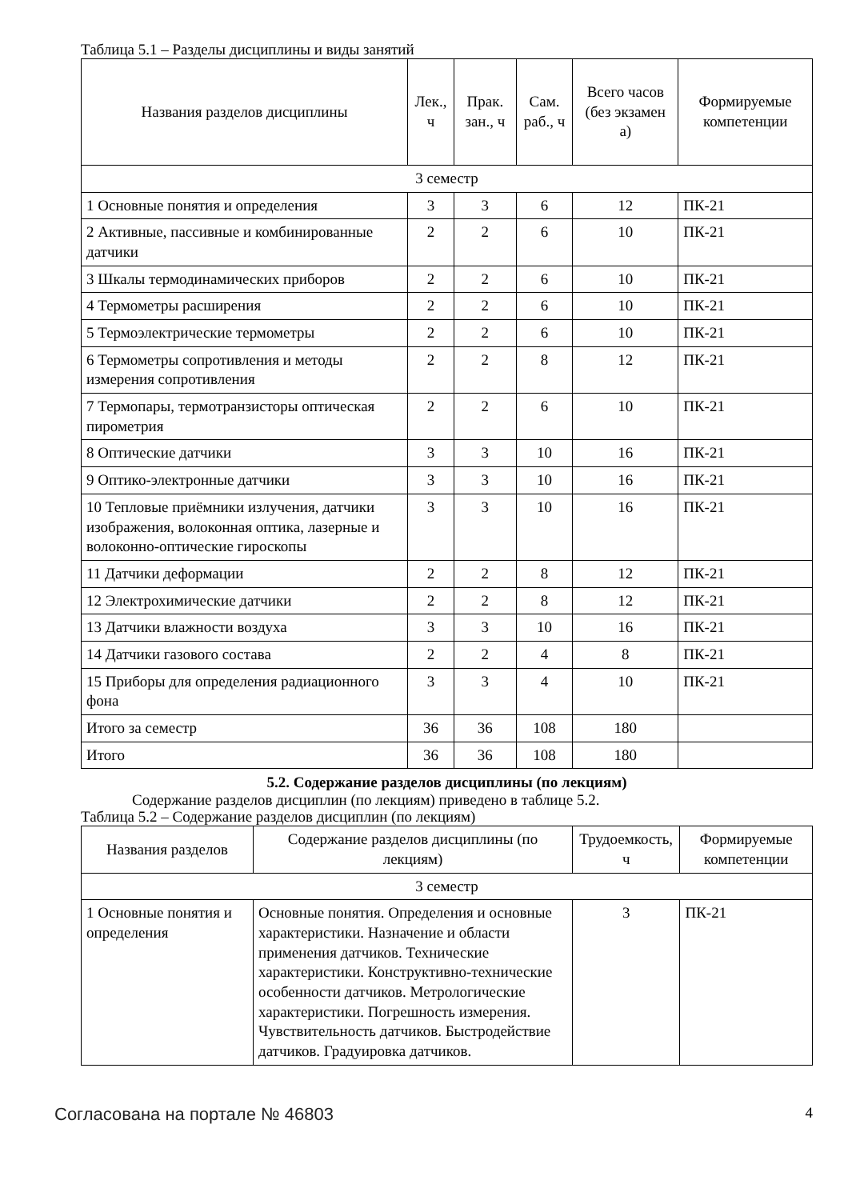Таблица 5.1 – Разделы дисциплины и виды занятий
| Названия разделов дисциплины | Лек., ч | Прак. зан., ч | Сам. раб., ч | Всего часов (без экзамен а) | Формируемые компетенции |
| --- | --- | --- | --- | --- | --- |
| 3 семестр | | | | | |
| 1 Основные понятия и определения | 3 | 3 | 6 | 12 | ПК-21 |
| 2 Активные, пассивные и комбинированные датчики | 2 | 2 | 6 | 10 | ПК-21 |
| 3 Шкалы термодинамических приборов | 2 | 2 | 6 | 10 | ПК-21 |
| 4 Термометры расширения | 2 | 2 | 6 | 10 | ПК-21 |
| 5 Термоэлектрические термометры | 2 | 2 | 6 | 10 | ПК-21 |
| 6 Термометры сопротивления и методы измерения сопротивления | 2 | 2 | 8 | 12 | ПК-21 |
| 7 Термопары, термотранзисторы оптическая пирометрия | 2 | 2 | 6 | 10 | ПК-21 |
| 8 Оптические датчики | 3 | 3 | 10 | 16 | ПК-21 |
| 9 Оптико-электронные датчики | 3 | 3 | 10 | 16 | ПК-21 |
| 10 Тепловые приёмники излучения, датчики изображения, волоконная оптика, лазерные и волоконно-оптические гироскопы | 3 | 3 | 10 | 16 | ПК-21 |
| 11 Датчики деформации | 2 | 2 | 8 | 12 | ПК-21 |
| 12 Электрохимические датчики | 2 | 2 | 8 | 12 | ПК-21 |
| 13 Датчики влажности воздуха | 3 | 3 | 10 | 16 | ПК-21 |
| 14 Датчики газового состава | 2 | 2 | 4 | 8 | ПК-21 |
| 15 Приборы для определения радиационного фона | 3 | 3 | 4 | 10 | ПК-21 |
| Итого за семестр | 36 | 36 | 108 | 180 | |
| Итого | 36 | 36 | 108 | 180 | |
5.2. Содержание разделов дисциплины (по лекциям)
Содержание разделов дисциплин (по лекциям) приведено в таблице 5.2.
Таблица 5.2 – Содержание разделов дисциплин (по лекциям)
| Названия разделов | Содержание разделов дисциплины (по лекциям) | Трудоемкость, ч | Формируемые компетенции |
| --- | --- | --- | --- |
| 3 семестр | | | |
| 1 Основные понятия и определения | Основные понятия. Определения и основные характеристики. Назначение и области применения датчиков. Технические характеристики. Конструктивно-технические особенности датчиков. Метрологические характеристики. Погрешность измерения. Чувствительность датчиков. Быстродействие датчиков. Градуировка датчиков. | 3 | ПК-21 |
Согласована на портале № 46803 4